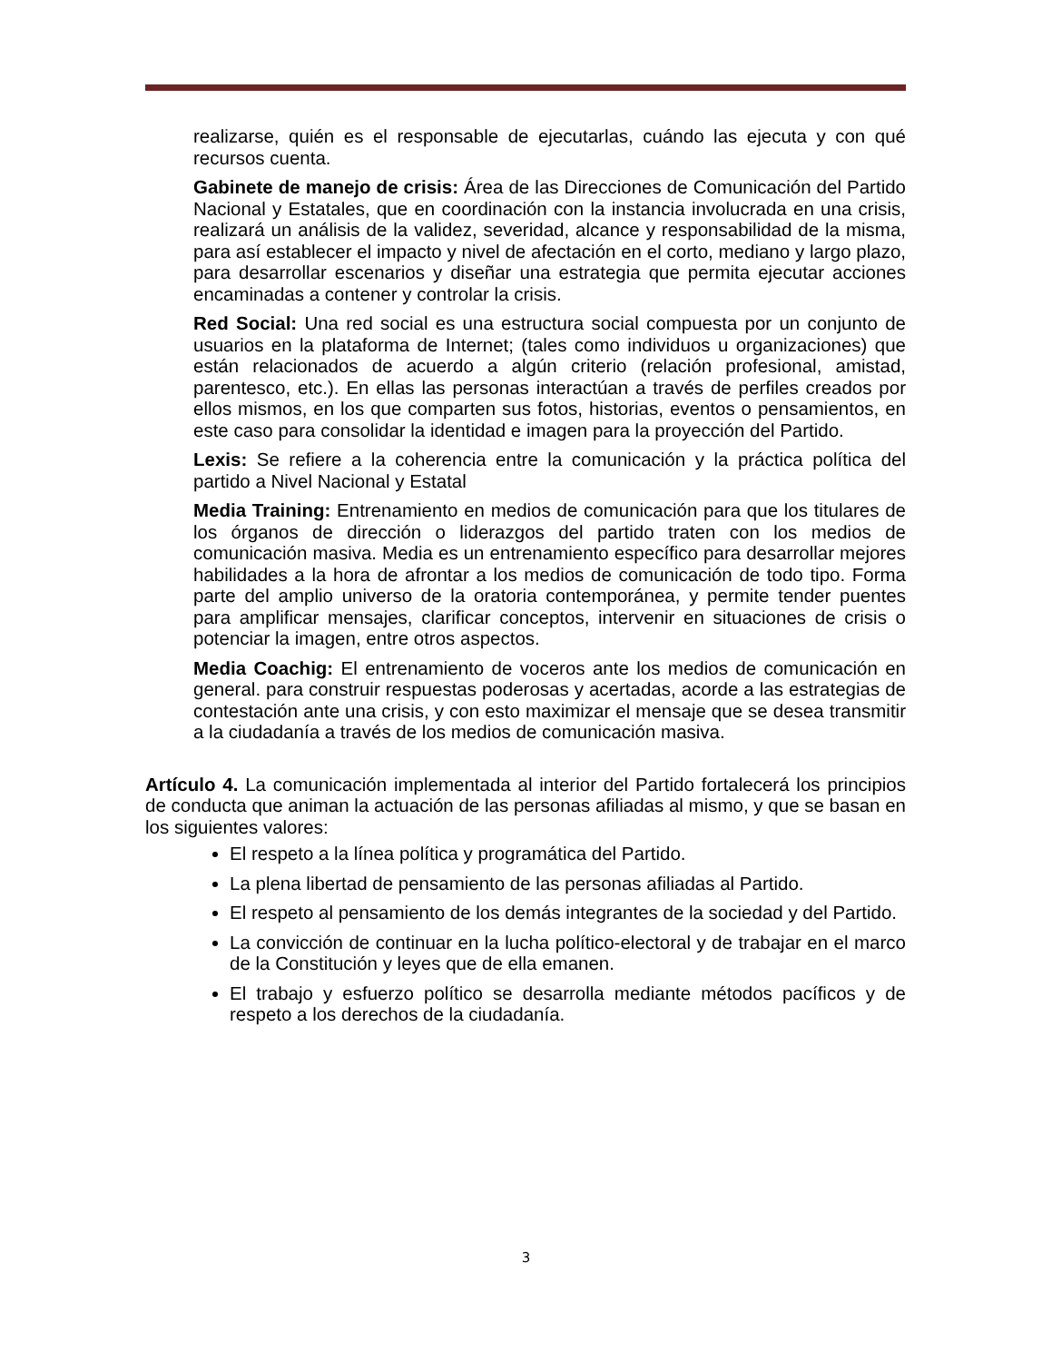realizarse, quién es el responsable de ejecutarlas, cuándo las ejecuta y con qué recursos cuenta.
Gabinete de manejo de crisis: Área de las Direcciones de Comunicación del Partido Nacional y Estatales, que en coordinación con la instancia involucrada en una crisis, realizará un análisis de la validez, severidad, alcance y responsabilidad de la misma, para así establecer el impacto y nivel de afectación en el corto, mediano y largo plazo, para desarrollar escenarios y diseñar una estrategia que permita ejecutar acciones encaminadas a contener y controlar la crisis.
Red Social: Una red social es una estructura social compuesta por un conjunto de usuarios en la plataforma de Internet; (tales como individuos u organizaciones) que están relacionados de acuerdo a algún criterio (relación profesional, amistad, parentesco, etc.). En ellas las personas interactúan a través de perfiles creados por ellos mismos, en los que comparten sus fotos, historias, eventos o pensamientos, en este caso para consolidar la identidad e imagen para la proyección del Partido.
Lexis: Se refiere a la coherencia entre la comunicación y la práctica política del partido a Nivel Nacional y Estatal
Media Training: Entrenamiento en medios de comunicación para que los titulares de los órganos de dirección o liderazgos del partido traten con los medios de comunicación masiva. Media es un entrenamiento específico para desarrollar mejores habilidades a la hora de afrontar a los medios de comunicación de todo tipo. Forma parte del amplio universo de la oratoria contemporánea, y permite tender puentes para amplificar mensajes, clarificar conceptos, intervenir en situaciones de crisis o potenciar la imagen, entre otros aspectos.
Media Coachig: El entrenamiento de voceros ante los medios de comunicación en general. para construir respuestas poderosas y acertadas, acorde a las estrategias de contestación ante una crisis, y con esto maximizar el mensaje que se desea transmitir a la ciudadanía a través de los medios de comunicación masiva.
Artículo 4. La comunicación implementada al interior del Partido fortalecerá los principios de conducta que animan la actuación de las personas afiliadas al mismo, y que se basan en los siguientes valores:
El respeto a la línea política y programática del Partido.
La plena libertad de pensamiento de las personas afiliadas al Partido.
El respeto al pensamiento de los demás integrantes de la sociedad y del Partido.
La convicción de continuar en la lucha político-electoral y de trabajar en el marco de la Constitución y leyes que de ella emanen.
El trabajo y esfuerzo político se desarrolla mediante métodos pacíficos y de respeto a los derechos de la ciudadanía.
3